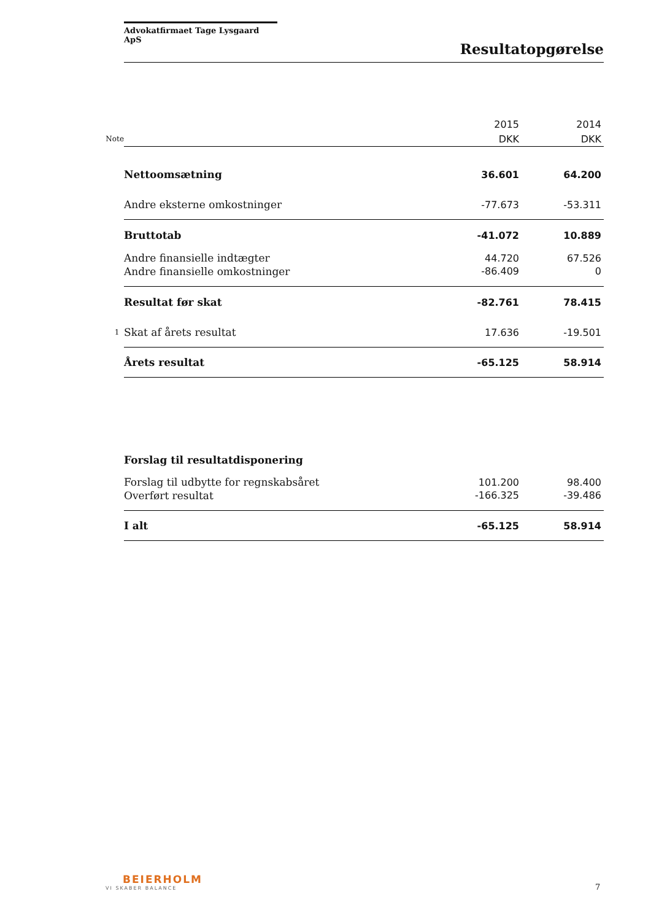Advokatfirmaet Tage Lysgaard ApS
Resultatopgørelse
| | | 2015 | 2014 |
| Note | | DKK | DKK |
| | Nettoomsætning | 36.601 | 64.200 |
| | Andre eksterne omkostninger | -77.673 | -53.311 |
| | Bruttotab | -41.072 | 10.889 |
| | Andre finansielle indtægter | 44.720 | 67.526 |
| | Andre finansielle omkostninger | -86.409 | 0 |
| | Resultat før skat | -82.761 | 78.415 |
| 1 | Skat af årets resultat | 17.636 | -19.501 |
| | Årets resultat | -65.125 | 58.914 |
| | Forslag til resultatdisponering | | |
| | Forslag til udbytte for regnskabsåret | 101.200 | 98.400 |
| | Overført resultat | -166.325 | -39.486 |
| | I alt | -65.125 | 58.914 |
BEIERHOLM
VI SKABER BALANCE
7